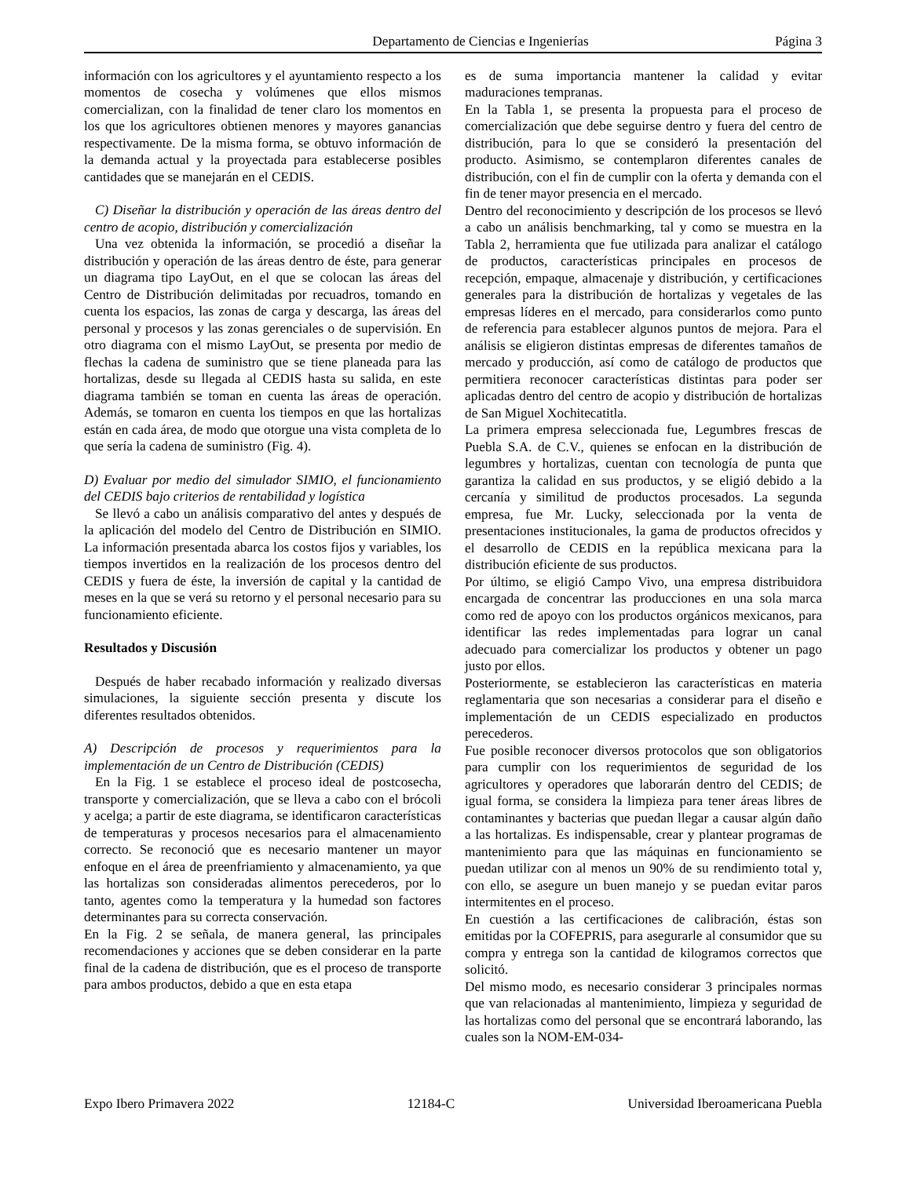Departamento de Ciencias e Ingenierías Página 3
información con los agricultores y el ayuntamiento respecto a los momentos de cosecha y volúmenes que ellos mismos comercializan, con la finalidad de tener claro los momentos en los que los agricultores obtienen menores y mayores ganancias respectivamente. De la misma forma, se obtuvo información de la demanda actual y la proyectada para establecerse posibles cantidades que se manejarán en el CEDIS.
C) Diseñar la distribución y operación de las áreas dentro del centro de acopio, distribución y comercialización
Una vez obtenida la información, se procedió a diseñar la distribución y operación de las áreas dentro de éste, para generar un diagrama tipo LayOut, en el que se colocan las áreas del Centro de Distribución delimitadas por recuadros, tomando en cuenta los espacios, las zonas de carga y descarga, las áreas del personal y procesos y las zonas gerenciales o de supervisión. En otro diagrama con el mismo LayOut, se presenta por medio de flechas la cadena de suministro que se tiene planeada para las hortalizas, desde su llegada al CEDIS hasta su salida, en este diagrama también se toman en cuenta las áreas de operación. Además, se tomaron en cuenta los tiempos en que las hortalizas están en cada área, de modo que otorgue una vista completa de lo que sería la cadena de suministro (Fig. 4).
D) Evaluar por medio del simulador SIMIO, el funcionamiento del CEDIS bajo criterios de rentabilidad y logística
Se llevó a cabo un análisis comparativo del antes y después de la aplicación del modelo del Centro de Distribución en SIMIO. La información presentada abarca los costos fijos y variables, los tiempos invertidos en la realización de los procesos dentro del CEDIS y fuera de éste, la inversión de capital y la cantidad de meses en la que se verá su retorno y el personal necesario para su funcionamiento eficiente.
Resultados y Discusión
Después de haber recabado información y realizado diversas simulaciones, la siguiente sección presenta y discute los diferentes resultados obtenidos.
A) Descripción de procesos y requerimientos para la implementación de un Centro de Distribución (CEDIS)
En la Fig. 1 se establece el proceso ideal de postcosecha, transporte y comercialización, que se lleva a cabo con el brócoli y acelga; a partir de este diagrama, se identificaron características de temperaturas y procesos necesarios para el almacenamiento correcto. Se reconoció que es necesario mantener un mayor enfoque en el área de preenfriamiento y almacenamiento, ya que las hortalizas son consideradas alimentos perecederos, por lo tanto, agentes como la temperatura y la humedad son factores determinantes para su correcta conservación.
En la Fig. 2 se señala, de manera general, las principales recomendaciones y acciones que se deben considerar en la parte final de la cadena de distribución, que es el proceso de transporte para ambos productos, debido a que en esta etapa
es de suma importancia mantener la calidad y evitar maduraciones tempranas.
En la Tabla 1, se presenta la propuesta para el proceso de comercialización que debe seguirse dentro y fuera del centro de distribución, para lo que se consideró la presentación del producto. Asimismo, se contemplaron diferentes canales de distribución, con el fin de cumplir con la oferta y demanda con el fin de tener mayor presencia en el mercado.
Dentro del reconocimiento y descripción de los procesos se llevó a cabo un análisis benchmarking, tal y como se muestra en la Tabla 2, herramienta que fue utilizada para analizar el catálogo de productos, características principales en procesos de recepción, empaque, almacenaje y distribución, y certificaciones generales para la distribución de hortalizas y vegetales de las empresas líderes en el mercado, para considerarlos como punto de referencia para establecer algunos puntos de mejora. Para el análisis se eligieron distintas empresas de diferentes tamaños de mercado y producción, así como de catálogo de productos que permitiera reconocer características distintas para poder ser aplicadas dentro del centro de acopio y distribución de hortalizas de San Miguel Xochitecatitla.
La primera empresa seleccionada fue, Legumbres frescas de Puebla S.A. de C.V., quienes se enfocan en la distribución de legumbres y hortalizas, cuentan con tecnología de punta que garantiza la calidad en sus productos, y se eligió debido a la cercanía y similitud de productos procesados. La segunda empresa, fue Mr. Lucky, seleccionada por la venta de presentaciones institucionales, la gama de productos ofrecidos y el desarrollo de CEDIS en la república mexicana para la distribución eficiente de sus productos.
Por último, se eligió Campo Vivo, una empresa distribuidora encargada de concentrar las producciones en una sola marca como red de apoyo con los productos orgánicos mexicanos, para identificar las redes implementadas para lograr un canal adecuado para comercializar los productos y obtener un pago justo por ellos.
Posteriormente, se establecieron las características en materia reglamentaria que son necesarias a considerar para el diseño e implementación de un CEDIS especializado en productos perecederos.
Fue posible reconocer diversos protocolos que son obligatorios para cumplir con los requerimientos de seguridad de los agricultores y operadores que laborarán dentro del CEDIS; de igual forma, se considera la limpieza para tener áreas libres de contaminantes y bacterias que puedan llegar a causar algún daño a las hortalizas. Es indispensable, crear y plantear programas de mantenimiento para que las máquinas en funcionamiento se puedan utilizar con al menos un 90% de su rendimiento total y, con ello, se asegure un buen manejo y se puedan evitar paros intermitentes en el proceso.
En cuestión a las certificaciones de calibración, éstas son emitidas por la COFEPRIS, para asegurarle al consumidor que su compra y entrega son la cantidad de kilogramos correctos que solicitó.
Del mismo modo, es necesario considerar 3 principales normas que van relacionadas al mantenimiento, limpieza y seguridad de las hortalizas como del personal que se encontrará laborando, las cuales son la NOM-EM-034-
Expo Ibero Primavera 2022 12184-C Universidad Iberoamericana Puebla